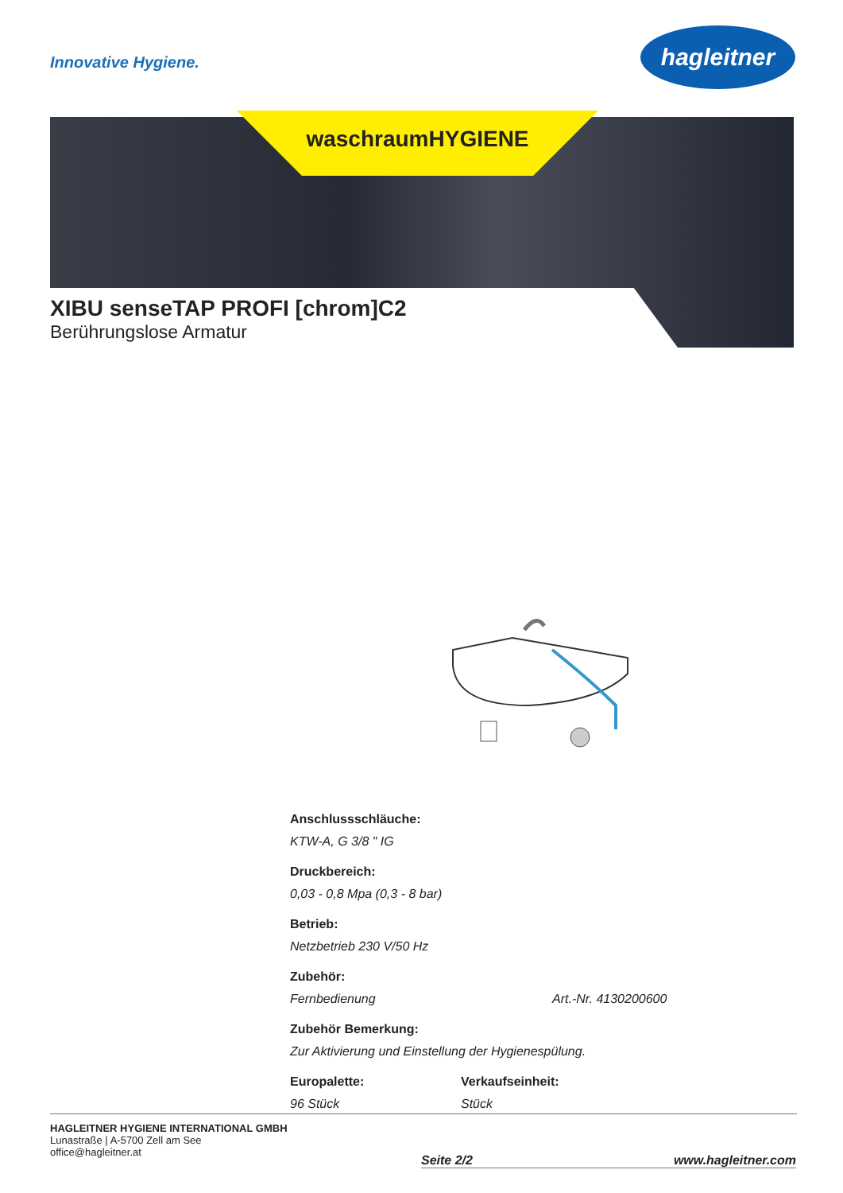Innovative Hygiene.
hagleitner
waschraumHYGIENE
XIBU senseTAP PROFI [chrom]C2
Berührungslose Armatur
Anschlussschläuche:
KTW-A, G 3/8 " IG
Druckbereich:
0,03 - 0,8 Mpa (0,3 - 8 bar)
Betrieb:
Netzbetrieb 230 V/50 Hz
Zubehör:
Fernbedienung Art.-Nr. 4130200600
Zubehör Bemerkung:
Zur Aktivierung und Einstellung der Hygienespülung.
Europalette:
96 Stück
Verkaufseinheit:
Stück
HAGLEITNER HYGIENE INTERNATIONAL GMBH
Lunastraße | A-5700 Zell am See
office@hagleitner.at
Seite 2/2 www.hagleitner.com